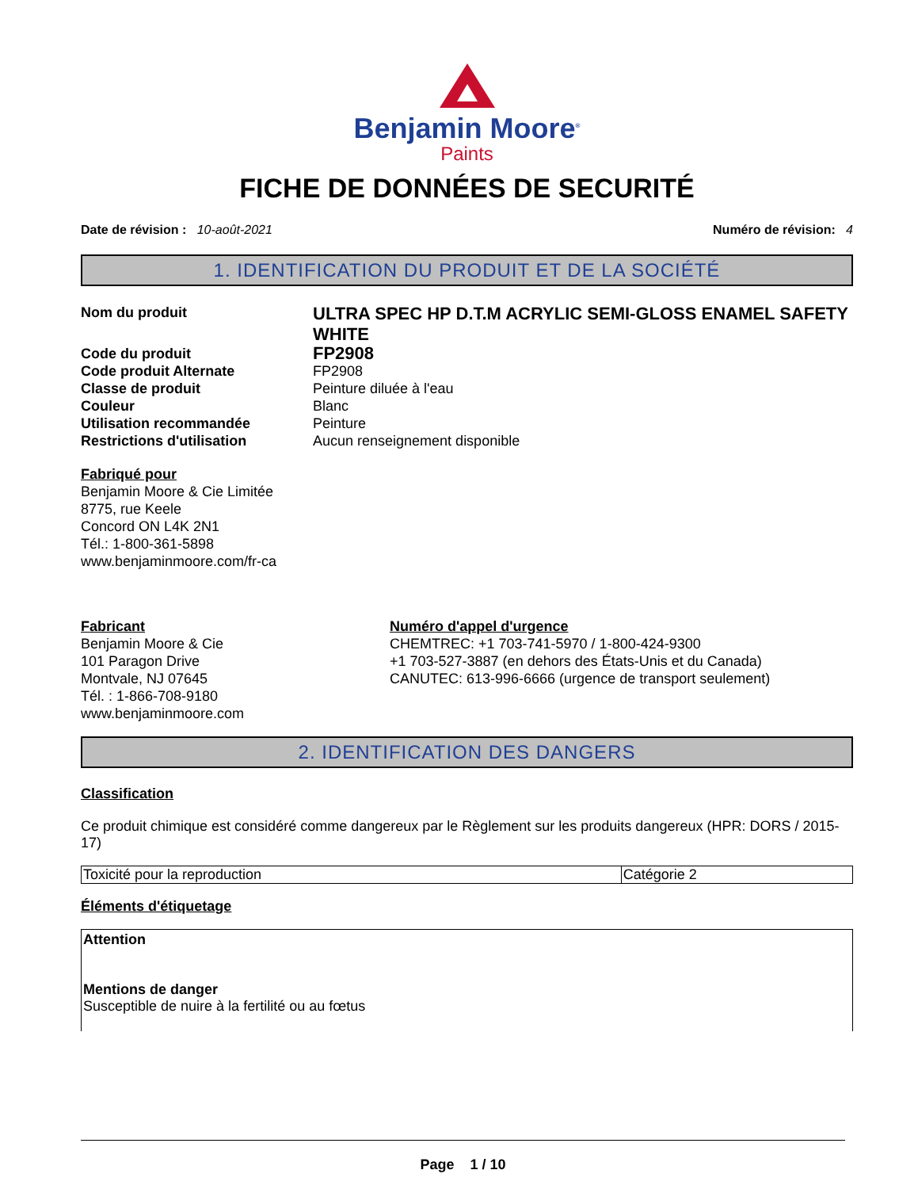Benjamin Moore<sup>®</sup>
Paints
FICHE DE DONNÉES DE SECURITÉ
Date de révision : 10-août-2021 Numéro de révision: 4
1. IDENTIFICATION DU PRODUIT ET DE LA SOCIÉTÉ
| Nom du produit | ULTRA SPEC HP D.T.M ACRYLIC SEMI-GLOSS ENAMEL SAFETY WHITE |
| Code du produit | FP2908 |
| Code produit Alternate | FP2908 |
| Classe de produit | Peinture diluée à l'eau |
| Couleur | Blanc |
| Utilisation recommandée | Peinture |
| Restrictions d'utilisation | Aucun renseignement disponible |
Fabriqué pour
Benjamin Moore & Cie Limitée
8775, rue Keele
Concord ON L4K 2N1
Tél.: 1-800-361-5898
www.benjaminmoore.com/fr-ca
Fabricant
Benjamin Moore & Cie
101 Paragon Drive
Montvale, NJ 07645
Tél. : 1-866-708-9180
www.benjaminmoore.com
Numéro d'appel d'urgence
CHEMTREC: +1 703-741-5970 / 1-800-424-9300
+1 703-527-3887 (en dehors des États-Unis et du Canada)
CANUTEC: 613-996-6666 (urgence de transport seulement)
2. IDENTIFICATION DES DANGERS
Classification
Ce produit chimique est considéré comme dangereux par le Règlement sur les produits dangereux (HPR: DORS / 2015-17)
| Toxicité pour la reproduction | Catégorie 2 |
Éléments d'étiquetage
Attention
Mentions de danger
Susceptible de nuire à la fertilité ou au fœtus
Page 1 / 10